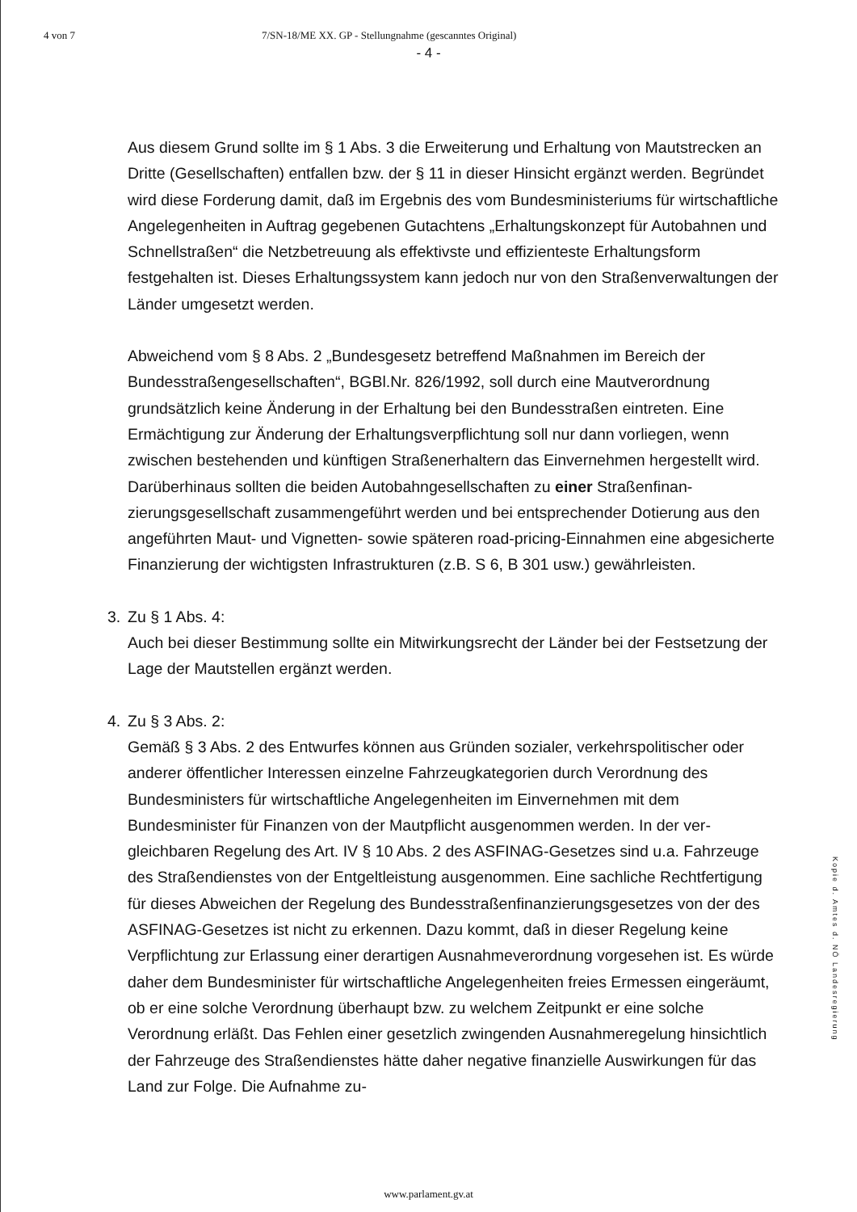4 von 7 7/SN-18/ME XX. GP - Stellungnahme (gescanntes Original)
- 4 -
Aus diesem Grund sollte im § 1 Abs. 3 die Erweiterung und Erhaltung von Maut­strecken an Dritte (Gesellschaften) entfallen bzw. der § 11 in dieser Hinsicht ergänzt werden. Begründet wird diese Forderung damit, daß im Ergebnis des vom Bundes­ministeriums für wirtschaftliche Angelegenheiten in Auftrag gegebenen Gutachtens „Erhaltungskonzept für Autobahnen und Schnellstraßen“ die Netzbetreuung als effek­tivste und effizienteste Erhaltungsform festgehalten ist. Dieses Erhaltungssystem kann jedoch nur von den Straßenverwaltungen der Länder umgesetzt werden.
Abweichend vom § 8 Abs. 2 „Bundesgesetz betreffend Maßnahmen im Bereich der Bundesstraßengesellschaften“, BGBl.Nr. 826/1992, soll durch eine Mautverordnung grundsätzlich keine Änderung in der Erhaltung bei den Bundesstraßen eintreten. Eine Ermächtigung zur Änderung der Erhaltungsverpflichtung soll nur dann vorliegen, wenn zwischen bestehenden und künftigen Straßenerhaltern das Einvernehmen hergestellt wird. Darüberhinaus sollten die beiden Autobahngesellschaften zu einer Straßenfinan­zierungsgesellschaft zusammengeführt werden und bei entsprechender Dotierung aus den angeführten Maut- und Vignetten- sowie späteren road-pricing-Einnahmen eine abgesicherte Finanzierung der wichtigsten Infrastrukturen (z.B. S 6, B 301 usw.) gewährleisten.
3. Zu § 1 Abs. 4:
Auch bei dieser Bestimmung sollte ein Mitwirkungsrecht der Länder bei der Fest­setzung der Lage der Mautstellen ergänzt werden.
4. Zu § 3 Abs. 2:
Gemäß § 3 Abs. 2 des Entwurfes können aus Gründen sozialer, verkehrspolitischer oder anderer öffentlicher Interessen einzelne Fahrzeugkategorien durch Verordnung des Bundesministers für wirtschaftliche Angelegenheiten im Einvernehmen mit dem Bundesminister für Finanzen von der Mautpflicht ausgenommen werden. In der ver­gleichbaren Regelung des Art. IV § 10 Abs. 2 des ASFINAG-Gesetzes sind u.a. Fahr­zeuge des Straßendienstes von der Entgeltleistung ausgenommen. Eine sachliche Rechtfertigung für dieses Abweichen der Regelung des Bundesstraßenfinanzierungs­gesetzes von der des ASFINAG-Gesetzes ist nicht zu erkennen. Dazu kommt, daß in dieser Regelung keine Verpflichtung zur Erlassung einer derartigen Ausnahmeverord­nung vorgesehen ist. Es würde daher dem Bundesminister für wirtschaftliche Ange­legenheiten freies Ermessen eingeräumt, ob er eine solche Verordnung überhaupt bzw. zu welchem Zeitpunkt er eine solche Verordnung erläßt. Das Fehlen einer gesetzlich zwingenden Ausnahmeregelung hinsichtlich der Fahrzeuge des Straßendienstes hätte daher negative finanzielle Auswirkungen für das Land zur Folge. Die Aufnahme zu-
Kopie d. Amtes d. NÖ Landesregierung
www.parlament.gv.at